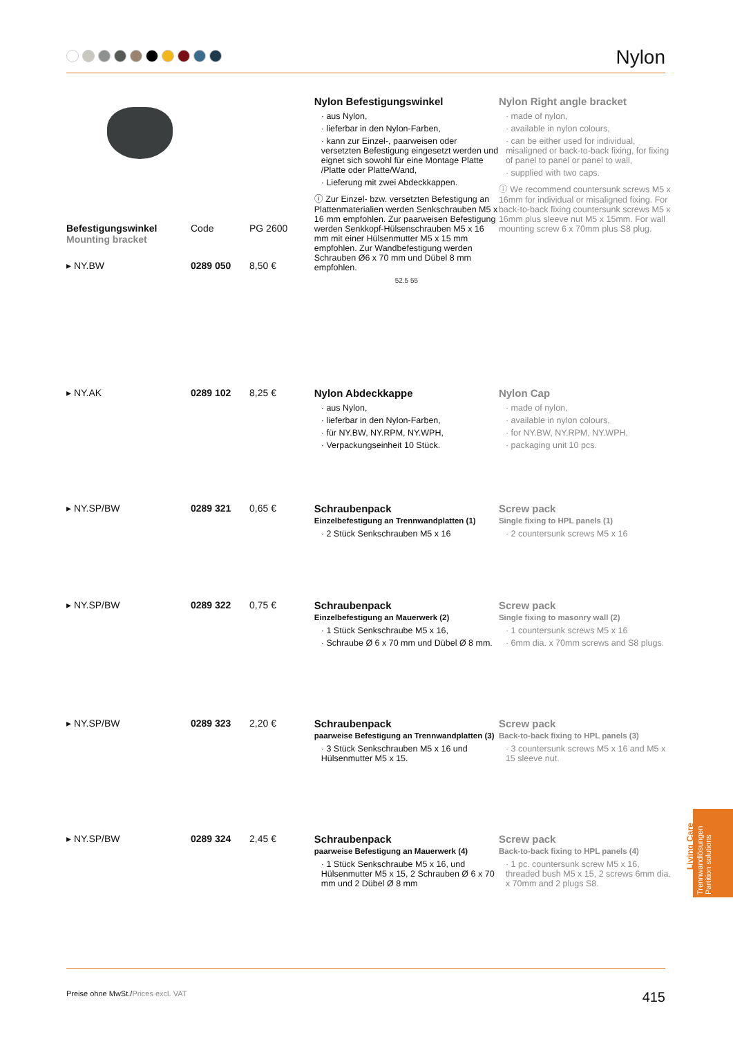Nylon
Befestigungswinkel
Mounting bracket
Code PG 2600
▸ NY.BW 0289 050 8,50 €
Nylon Befestigungswinkel
· aus Nylon,
· lieferbar in den Nylon-Farben,
· kann zur Einzel-, paarweisen oder versetzten Befestigung eingesetzt werden und eignet sich sowohl für eine Montage Platte /Platte oder Platte/Wand,
· Lieferung mit zwei Abdeckkappen.
ⓘ Zur Einzel- bzw. versetzten Befestigung an Plattenmaterialien werden Senkschrauben M5 x 16 mm empfohlen. Zur paarweisen Befestigung werden Senkkopf-Hülsenschrauben M5 x 16 mm mit einer Hülsenmutter M5 x 15 mm empfohlen. Zur Wandbefestigung werden Schrauben Ø6 x 70 mm und Dübel 8 mm empfohlen.
52.5 55
Nylon Right angle bracket
· made of nylon,
· available in nylon colours,
· can be either used for individual, misaligned or back-to-back fixing, for fixing of panel to panel or panel to wall,
· supplied with two caps.
ⓘ We recommend countersunk screws M5 x 16mm for individual or misaligned fixing. For back-to-back fixing countersunk screws M5 x 16mm plus sleeve nut M5 x 15mm. For wall mounting screw 6 x 70mm plus S8 plug.
▸ NY.AK 0289 102 8,25 € Nylon Abdeckkappe
· aus Nylon,
· lieferbar in den Nylon-Farben,
· für NY.BW, NY.RPM, NY.WPH,
· Verpackungseinheit 10 Stück.
Nylon Cap
· made of nylon,
· available in nylon colours,
· for NY.BW, NY.RPM, NY.WPH,
· packaging unit 10 pcs.
▸ NY.SP/BW 0289 321 0,65 € Schraubenpack
Einzelbefestigung an Trennwandplatten (1)
· 2 Stück Senkschrauben M5 x 16
Screw pack
Single fixing to HPL panels (1)
· 2 countersunk screws M5 x 16
▸ NY.SP/BW 0289 322 0,75 € Schraubenpack
Einzelbefestigung an Mauerwerk (2)
· 1 Stück Senkschraube M5 x 16,
· Schraube Ø 6 x 70 mm und Dübel Ø 8 mm.
Screw pack
Single fixing to masonry wall (2)
· 1 countersunk screws M5 x 16
· 6mm dia. x 70mm screws and S8 plugs.
▸ NY.SP/BW 0289 323 2,20 € Schraubenpack
paarweise Befestigung an Trennwandplatten (3)
· 3 Stück Senkschrauben M5 x 16 und Hülsenmutter M5 x 15.
Screw pack
Back-to-back fixing to HPL panels (3)
· 3 countersunk screws M5 x 16 and M5 x 15 sleeve nut.
▸ NY.SP/BW 0289 324 2,45 € Schraubenpack
paarweise Befestigung an Mauerwerk (4)
· 1 Stück Senkschraube M5 x 16, und Hülsenmutter M5 x 15, 2 Schrauben Ø 6 x 70 mm und 2 Dübel Ø 8 mm
Screw pack
Back-to-back fixing to HPL panels (4)
· 1 pc. countersunk screw M5 x 16, threaded bush M5 x 15, 2 screws 6mm dia. x 70mm and 2 plugs S8.
Living Care
Trennwandlösungen
Partition solutions
Preise ohne MwSt./Prices excl. VAT
415